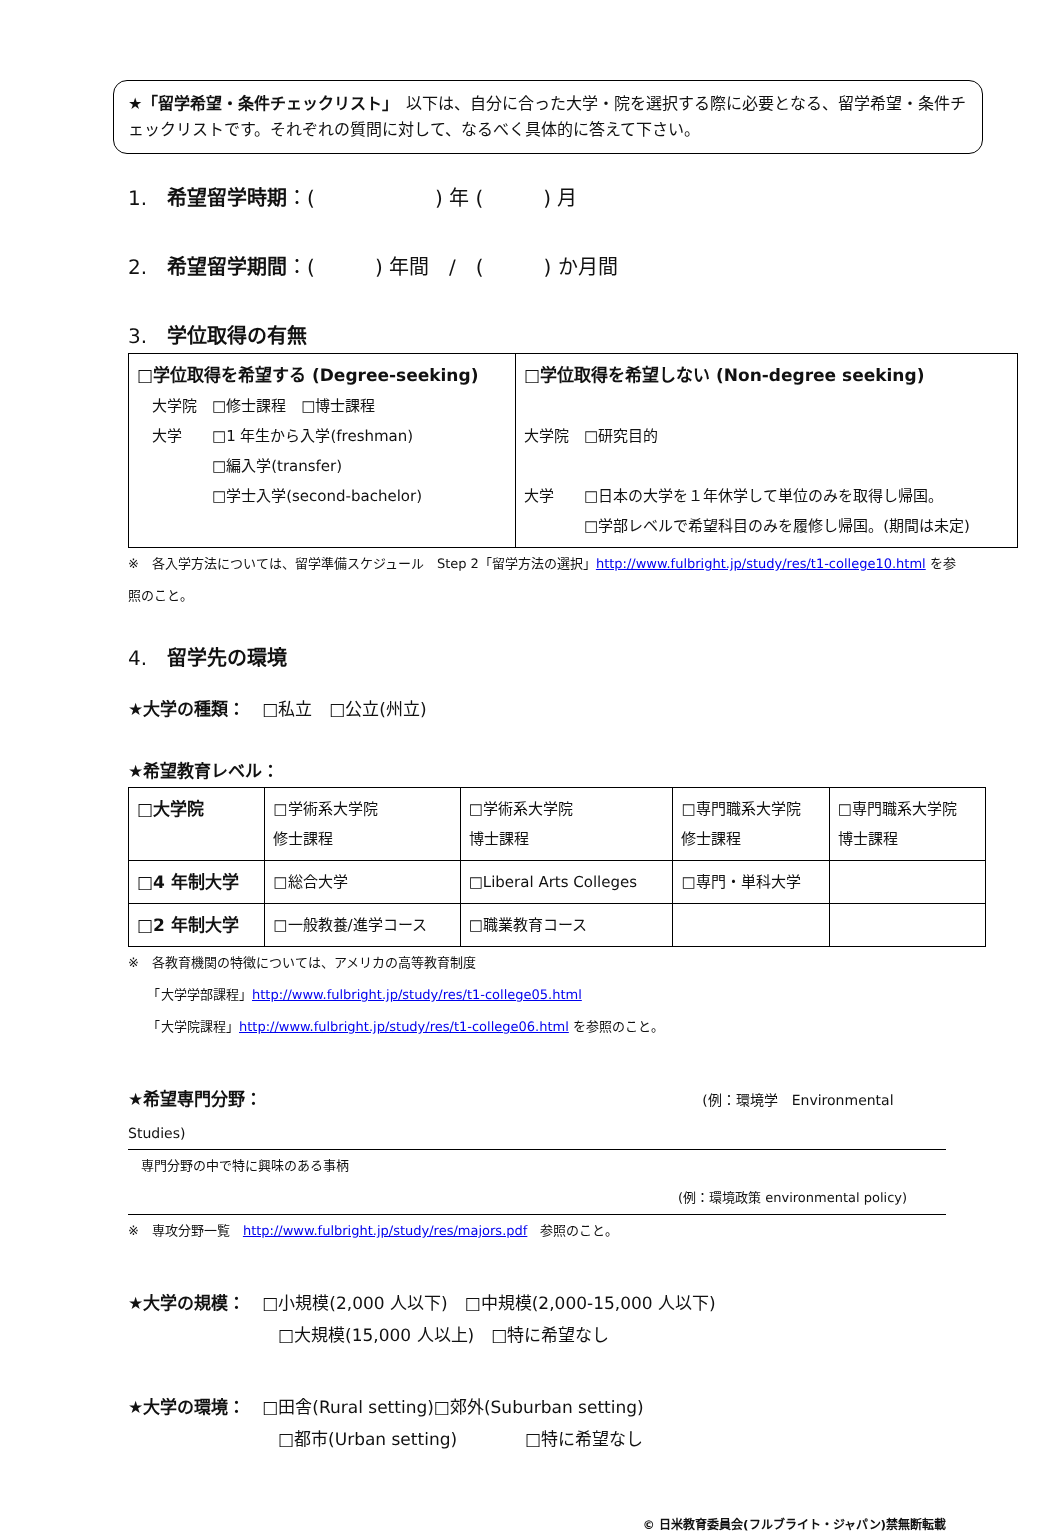★「留学希望・条件チェックリスト」　以下は、自分に合った大学・院を選択する際に必要となる、留学希望・条件チェックリストです。それぞれの質問に対して、なるべく具体的に答えて下さい。
1.　希望留学時期：(　　　　　　) 年 (　　　) 月
2.　希望留学期間：(　　　) 年間　/　(　　　) か月間
3.　学位取得の有無
| □学位取得を希望する (Degree-seeking) 大学院 □修士課程 □博士課程 大学 □1 年生から入学(freshman) □編入学(transfer) □学士入学(second-bachelor) | □学位取得を希望しない (Non-degree seeking) 大学院 □研究目的 大学 □日本の大学を１年休学して単位のみを取得し帰国。 □学部レベルで希望科目のみを履修し帰国。(期間は未定) |
※　各入学方法については、留学準備スケジュール　Step 2「留学方法の選択」http://www.fulbright.jp/study/res/t1-college10.html を参照のこと。
4.　留学先の環境
★大学の種類：　□私立　□公立(州立)
★希望教育レベル：
| □大学院 | □学術系大学院 修士課程 | □学術系大学院 博士課程 | □専門職系大学院 修士課程 | □専門職系大学院 博士課程 |
| □4 年制大学 | □総合大学 | □Liberal Arts Colleges | □専門・単科大学 | |
| □2 年制大学 | □一般教養/進学コース | □職業教育コース | | |
※　各教育機関の特徴については、アメリカの高等教育制度
　　「大学学部課程」http://www.fulbright.jp/study/res/t1-college05.html
　　「大学院課程」http://www.fulbright.jp/study/res/t1-college06.html を参照のこと。
★希望専門分野： (例：環境学　Environmental
Studies)
　専門分野の中で特に興味のある事柄
(例：環境政策 environmental policy)
※　専攻分野一覧　http://www.fulbright.jp/study/res/majors.pdf　参照のこと。
★大学の規模：　□小規模(2,000 人以下)　□中規模(2,000-15,000 人以下)
□大規模(15,000 人以上)　□特に希望なし
★大学の環境：　□田舎(Rural setting)□郊外(Suburban setting)
□都市(Urban setting)　　　　□特に希望なし
© 日米教育委員会(フルブライト・ジャパン)禁無断転載